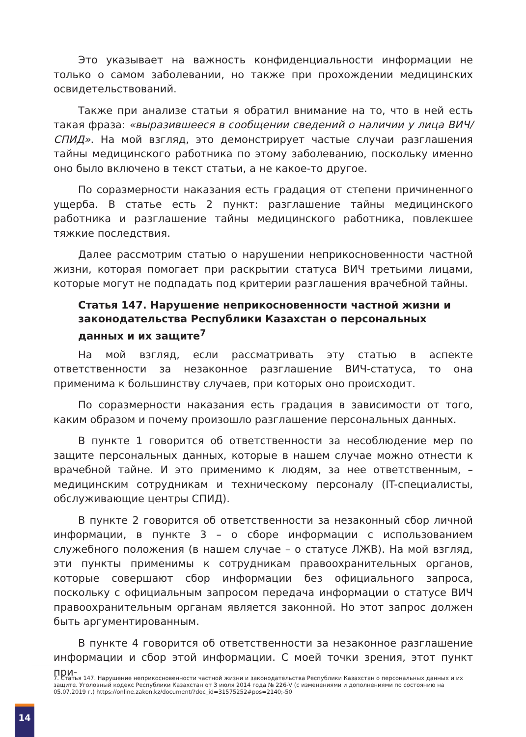Это указывает на важность конфиденциальности информации не только о самом заболевании, но также при прохождении медицинских освидетельствований.
Также при анализе статьи я обратил внимание на то, что в ней есть такая фраза: «выразившееся в сообщении сведений о наличии у лица ВИЧ/СПИД». На мой взгляд, это демонстрирует частые случаи разглашения тайны медицинского работника по этому заболеванию, поскольку именно оно было включено в текст статьи, а не какое-то другое.
По соразмерности наказания есть градация от степени причиненного ущерба. В статье есть 2 пункт: разглашение тайны медицинского работника и разглашение тайны медицинского работника, повлекшее тяжкие последствия.
Далее рассмотрим статью о нарушении неприкосновенности частной жизни, которая помогает при раскрытии статуса ВИЧ третьими лицами, которые могут не подпадать под критерии разглашения врачебной тайны.
Статья 147. Нарушение неприкосновенности частной жизни и законодательства Республики Казахстан о персональных данных и их защите<sup>7</sup>
На мой взгляд, если рассматривать эту статью в аспекте ответственности за незаконное разглашение ВИЧ-статуса, то она применима к большинству случаев, при которых оно происходит.
По соразмерности наказания есть градация в зависимости от того, каким образом и почему произошло разглашение персональных данных.
В пункте 1 говорится об ответственности за несоблюдение мер по защите персональных данных, которые в нашем случае можно отнести к врачебной тайне. И это применимо к людям, за нее ответственным, – медицинским сотрудникам и техническому персоналу (IT-специалисты, обслуживающие центры СПИД).
В пункте 2 говорится об ответственности за незаконный сбор личной информации, в пункте 3 – о сборе информации с использованием служебного положения (в нашем случае – о статусе ЛЖВ). На мой взгляд, эти пункты применимы к сотрудникам правоохранительных органов, которые совершают сбор информации без официального запроса, поскольку с официальным запросом передача информации о статусе ВИЧ правоохранительным органам является законной. Но этот запрос должен быть аргументированным.
В пункте 4 говорится об ответственности за незаконное разглашение информации и сбор этой информации. С моей точки зрения, этот пункт при-
7. Статья 147. Нарушение неприкосновенности частной жизни и законодательства Республики Казахстан о персональных данных и их защите. Уголовный кодекс Республики Казахстан от 3 июля 2014 года № 226-V (с изменениями и дополнениями по состоянию на 05.07.2019 г.) https://online.zakon.kz/document/?doc_id=31575252#pos=2140;-50
14